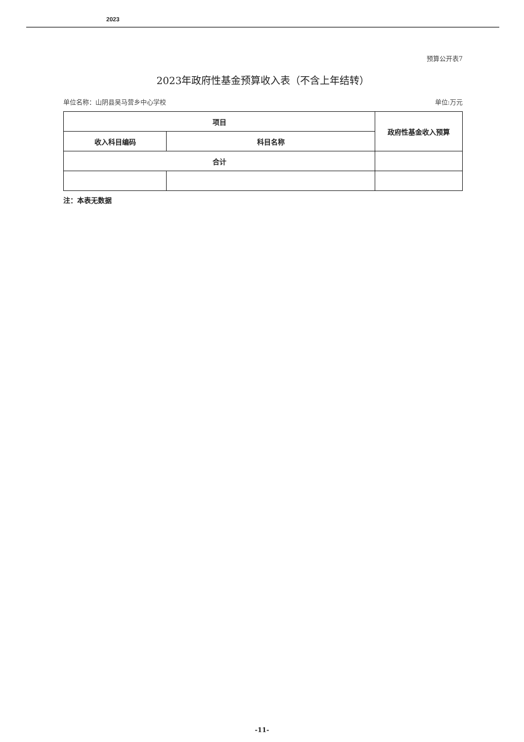2023
预算公开表7
2023年政府性基金预算收入表（不含上年结转）
单位名称：山阴县吴马营乡中心学校 单位:万元
| 项目 | | 政府性基金收入预算 |
| --- | --- | --- |
| 收入科目编码 | 科目名称 | |
| 合计 | | |
注：本表无数据
-11-